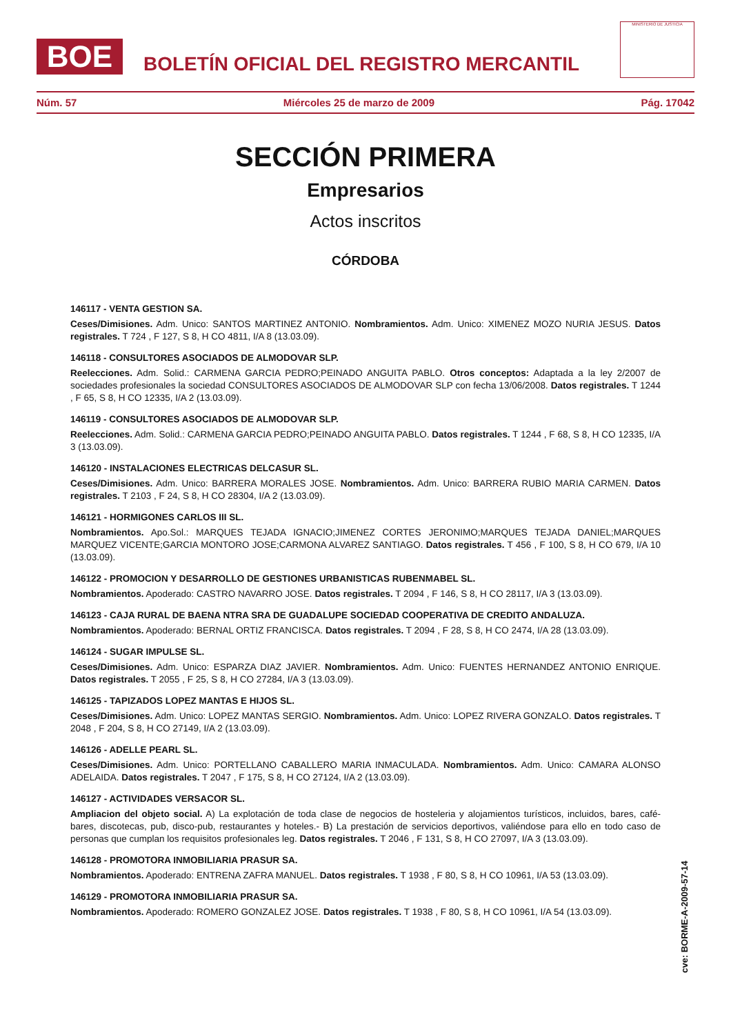BOE
BOLETÍN OFICIAL DEL REGISTRO MERCANTIL
MINISTERIO DE JUSTICIA
Núm. 57 Miércoles 25 de marzo de 2009 Pág. 17042
SECCIÓN PRIMERA
Empresarios
Actos inscritos
CÓRDOBA
146117 - VENTA GESTION SA.
Ceses/Dimisiones. Adm. Unico: SANTOS MARTINEZ ANTONIO. Nombramientos. Adm. Unico: XIMENEZ MOZO NURIA JESUS. Datos registrales. T 724 , F 127, S 8, H CO 4811, I/A 8 (13.03.09).
146118 - CONSULTORES ASOCIADOS DE ALMODOVAR SLP.
Reelecciones. Adm. Solid.: CARMENA GARCIA PEDRO;PEINADO ANGUITA PABLO. Otros conceptos: Adaptada a la ley 2/2007 de sociedades profesionales la sociedad CONSULTORES ASOCIADOS DE ALMODOVAR SLP con fecha 13/06/2008. Datos registrales. T 1244 , F 65, S 8, H CO 12335, I/A 2 (13.03.09).
146119 - CONSULTORES ASOCIADOS DE ALMODOVAR SLP.
Reelecciones. Adm. Solid.: CARMENA GARCIA PEDRO;PEINADO ANGUITA PABLO. Datos registrales. T 1244 , F 68, S 8, H CO 12335, I/A 3 (13.03.09).
146120 - INSTALACIONES ELECTRICAS DELCASUR SL.
Ceses/Dimisiones. Adm. Unico: BARRERA MORALES JOSE. Nombramientos. Adm. Unico: BARRERA RUBIO MARIA CARMEN. Datos registrales. T 2103 , F 24, S 8, H CO 28304, I/A 2 (13.03.09).
146121 - HORMIGONES CARLOS III SL.
Nombramientos. Apo.Sol.: MARQUES TEJADA IGNACIO;JIMENEZ CORTES JERONIMO;MARQUES TEJADA DANIEL;MARQUES MARQUEZ VICENTE;GARCIA MONTORO JOSE;CARMONA ALVAREZ SANTIAGO. Datos registrales. T 456 , F 100, S 8, H CO 679, I/A 10 (13.03.09).
146122 - PROMOCION Y DESARROLLO DE GESTIONES URBANISTICAS RUBENMABEL SL.
Nombramientos. Apoderado: CASTRO NAVARRO JOSE. Datos registrales. T 2094 , F 146, S 8, H CO 28117, I/A 3 (13.03.09).
146123 - CAJA RURAL DE BAENA NTRA SRA DE GUADALUPE SOCIEDAD COOPERATIVA DE CREDITO ANDALUZA.
Nombramientos. Apoderado: BERNAL ORTIZ FRANCISCA. Datos registrales. T 2094 , F 28, S 8, H CO 2474, I/A 28 (13.03.09).
146124 - SUGAR IMPULSE SL.
Ceses/Dimisiones. Adm. Unico: ESPARZA DIAZ JAVIER. Nombramientos. Adm. Unico: FUENTES HERNANDEZ ANTONIO ENRIQUE. Datos registrales. T 2055 , F 25, S 8, H CO 27284, I/A 3 (13.03.09).
146125 - TAPIZADOS LOPEZ MANTAS E HIJOS SL.
Ceses/Dimisiones. Adm. Unico: LOPEZ MANTAS SERGIO. Nombramientos. Adm. Unico: LOPEZ RIVERA GONZALO. Datos registrales. T 2048 , F 204, S 8, H CO 27149, I/A 2 (13.03.09).
146126 - ADELLE PEARL SL.
Ceses/Dimisiones. Adm. Unico: PORTELLANO CABALLERO MARIA INMACULADA. Nombramientos. Adm. Unico: CAMARA ALONSO ADELAIDA. Datos registrales. T 2047 , F 175, S 8, H CO 27124, I/A 2 (13.03.09).
146127 - ACTIVIDADES VERSACOR SL.
Ampliacion del objeto social. A) La explotación de toda clase de negocios de hosteleria y alojamientos turísticos, incluidos, bares, café-bares, discotecas, pub, disco-pub, restaurantes y hoteles.- B) La prestación de servicios deportivos, valiéndose para ello en todo caso de personas que cumplan los requisitos profesionales leg. Datos registrales. T 2046 , F 131, S 8, H CO 27097, I/A 3 (13.03.09).
146128 - PROMOTORA INMOBILIARIA PRASUR SA.
Nombramientos. Apoderado: ENTRENA ZAFRA MANUEL. Datos registrales. T 1938 , F 80, S 8, H CO 10961, I/A 53 (13.03.09).
146129 - PROMOTORA INMOBILIARIA PRASUR SA.
Nombramientos. Apoderado: ROMERO GONZALEZ JOSE. Datos registrales. T 1938 , F 80, S 8, H CO 10961, I/A 54 (13.03.09).
cve: BORME-A-2009-57-14